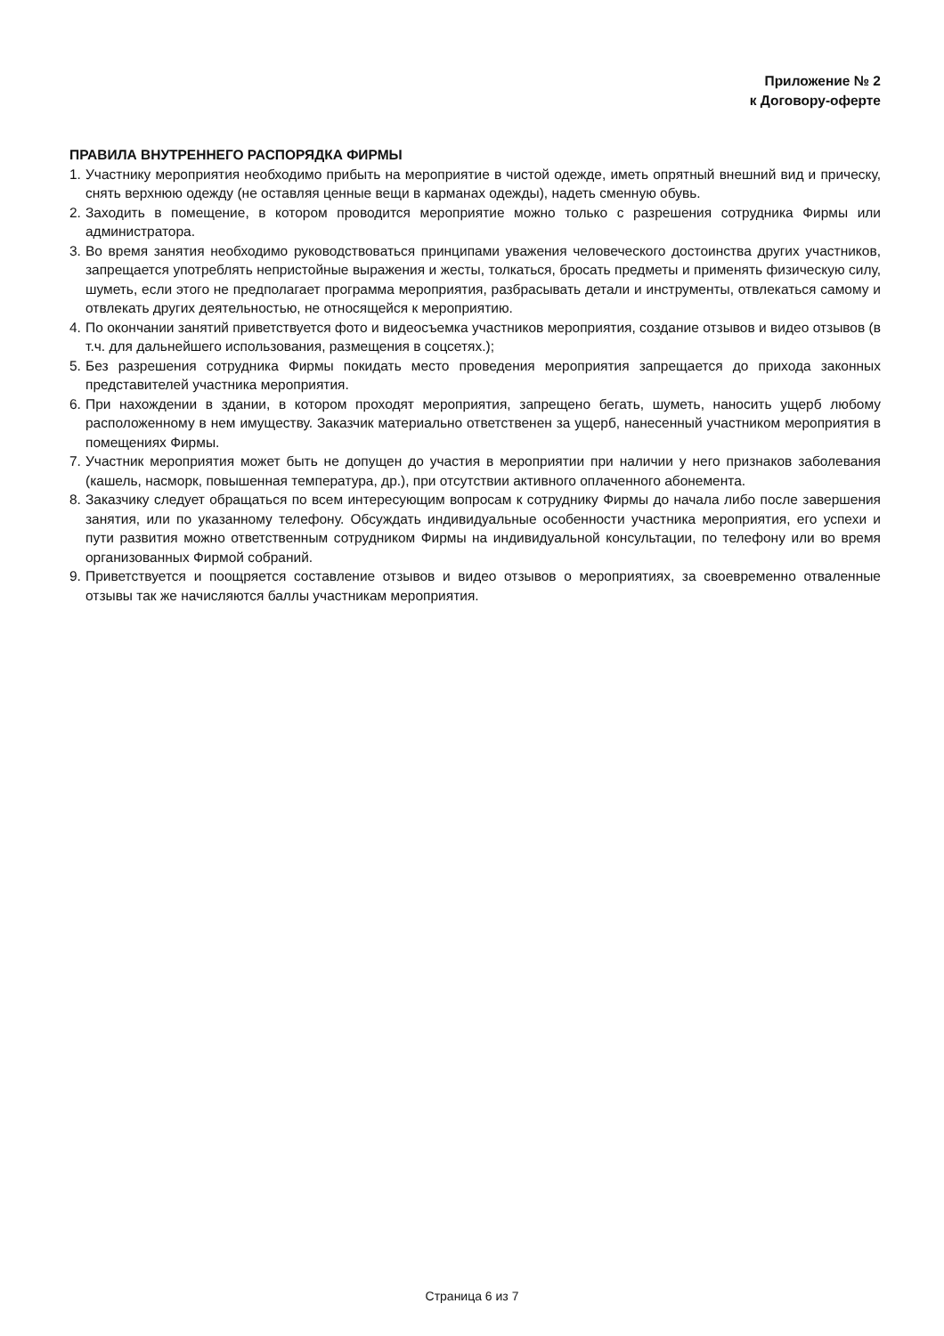Приложение № 2
к Договору-оферте
ПРАВИЛА ВНУТРЕННЕГО РАСПОРЯДКА ФИРМЫ
1. Участнику мероприятия необходимо прибыть на мероприятие в чистой одежде, иметь опрятный внешний вид и прическу, снять верхнюю одежду (не оставляя ценные вещи в карманах одежды), надеть сменную обувь.
2. Заходить в помещение, в котором проводится мероприятие можно только с разрешения сотрудника Фирмы или администратора.
3. Во время занятия необходимо руководствоваться принципами уважения человеческого достоинства других участников, запрещается употреблять непристойные выражения и жесты, толкаться, бросать предметы и применять физическую силу, шуметь, если этого не предполагает программа мероприятия, разбрасывать детали и инструменты, отвлекаться самому и отвлекать других деятельностью, не относящейся к мероприятию.
4. По окончании занятий приветствуется фото и видеосъемка участников мероприятия, создание отзывов и видео отзывов (в т.ч. для дальнейшего использования, размещения в соцсетях.);
5. Без разрешения сотрудника Фирмы покидать место проведения мероприятия запрещается до прихода законных представителей участника мероприятия.
6. При нахождении в здании, в котором проходят мероприятия, запрещено бегать, шуметь, наносить ущерб любому расположенному в нем имуществу. Заказчик материально ответственен за ущерб, нанесенный участником мероприятия в помещениях Фирмы.
7. Участник мероприятия может быть не допущен до участия в мероприятии при наличии у него признаков заболевания (кашель, насморк, повышенная температура, др.), при отсутствии активного оплаченного абонемента.
8. Заказчику следует обращаться по всем интересующим вопросам к сотруднику Фирмы до начала либо после завершения занятия, или по указанному телефону. Обсуждать индивидуальные особенности участника мероприятия, его успехи и пути развития можно ответственным сотрудником Фирмы на индивидуальной консультации, по телефону или во время организованных Фирмой собраний.
9. Приветствуется и поощряется составление отзывов и видео отзывов о мероприятиях, за своевременно отваленные отзывы так же начисляются баллы участникам мероприятия.
Страница 6 из 7